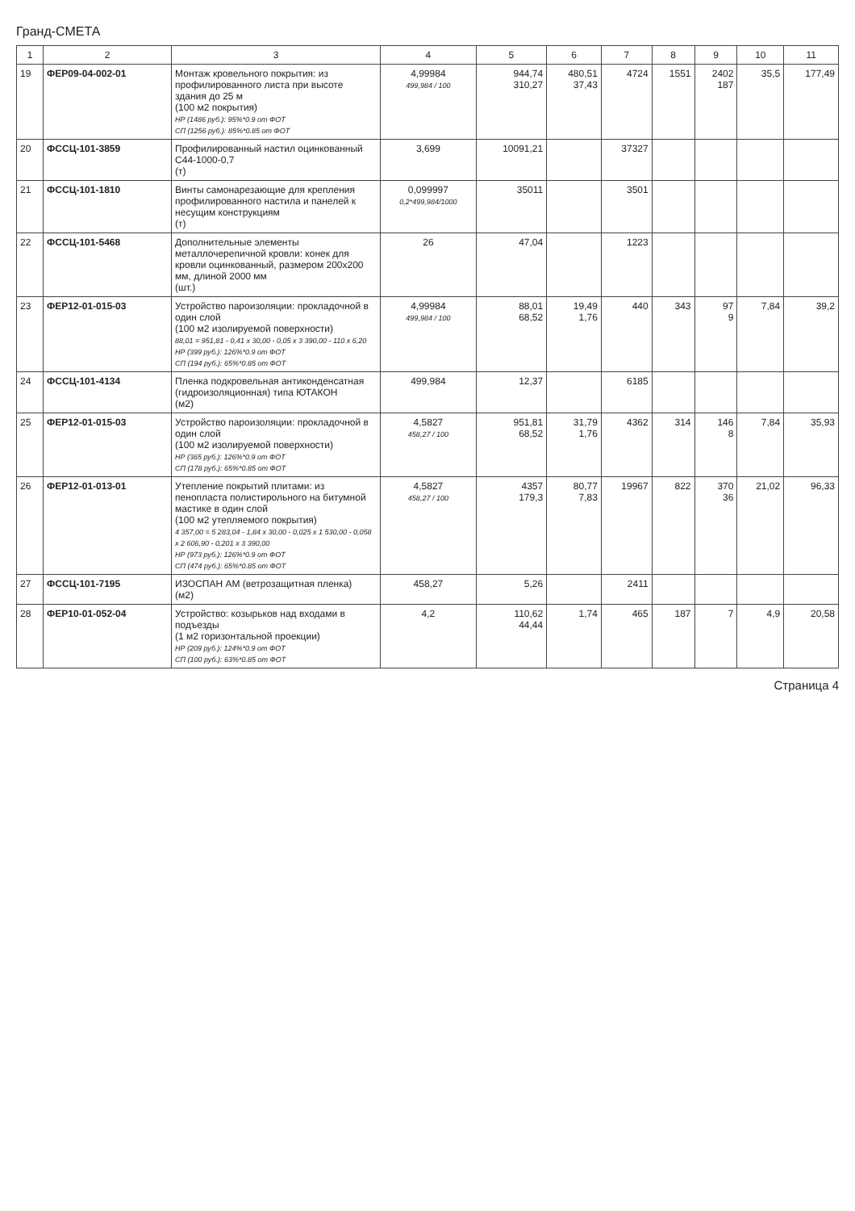Гранд-СМЕТА
| 1 | 2 | 3 | 4 | 5 | 6 | 7 | 8 | 9 | 10 | 11 |
| --- | --- | --- | --- | --- | --- | --- | --- | --- | --- | --- |
| 19 | ФЕР09-04-002-01 | Монтаж кровельного покрытия: из профилированного листа при высоте здания до 25 м (100 м2 покрытия) НР (1486 руб.): 95%*0.9 от ФОТ СП (1256 руб.): 85%*0.85 от ФОТ | 4,99984 499,984 / 100 | 944,74 310,27 | 480,51 37,43 | 4724 | 1551 | 2402 187 | 35,5 | 177,49 |
| 20 | ФССЦ-101-3859 | Профилированный настил оцинкованный С44-1000-0,7 (т) | 3,699 | 10091,21 | | 37327 | | | | |
| 21 | ФССЦ-101-1810 | Винты самонарезающие для крепления профилированного настила и панелей к несущим конструкциям (т) | 0,099997 0,2*499,984/1000 | 35011 | | 3501 | | | | |
| 22 | ФССЦ-101-5468 | Дополнительные элементы металлочерепичной кровли: конек для кровли оцинкованный, размером 200х200 мм, длиной 2000 мм (шт.) | 26 | 47,04 | | 1223 | | | | |
| 23 | ФЕР12-01-015-03 | Устройство пароизоляции: прокладочной в один слой (100 м2 изолируемой поверхности) 88,01 = 951,81 - 0,41 x 30,00 - 0,05 x 3 390,00 - 110 x 6,20 НР (399 руб.): 126%*0.9 от ФОТ СП (194 руб.): 65%*0.85 от ФОТ | 4,99984 499,984 / 100 | 88,01 68,52 | 19,49 1,76 | 440 | 343 | 97 9 | 7,84 | 39,2 |
| 24 | ФССЦ-101-4134 | Пленка подкровельная антиконденсатная (гидроизоляционная) типа ЮТАКОН (м2) | 499,984 | 12,37 | | 6185 | | | | |
| 25 | ФЕР12-01-015-03 | Устройство пароизоляции: прокладочной в один слой (100 м2 изолируемой поверхности) НР (365 руб.): 126%*0.9 от ФОТ СП (178 руб.): 65%*0.85 от ФОТ | 4,5827 458,27 / 100 | 951,81 68,52 | 31,79 1,76 | 4362 | 314 | 146 8 | 7,84 | 35,93 |
| 26 | ФЕР12-01-013-01 | Утепление покрытий плитами: из пенопласта полистирольного на битумной мастике в один слой (100 м2 утепляемого покрытия) 4 357,00 = 5 283,04 - 1,84 x 30,00 - 0,025 x 1 530,00 - 0,058 x 2 606,90 - 0,201 x 3 390,00 НР (973 руб.): 126%*0.9 от ФОТ СП (474 руб.): 65%*0.85 от ФОТ | 4,5827 458,27 / 100 | 4357 179,3 | 80,77 7,83 | 19967 | 822 | 370 36 | 21,02 | 96,33 |
| 27 | ФССЦ-101-7195 | ИЗОСПАН АМ (ветрозащитная пленка) (м2) | 458,27 | 5,26 | | 2411 | | | | |
| 28 | ФЕР10-01-052-04 | Устройство: козырьков над входами в подъезды (1 м2 горизонтальной проекции) НР (209 руб.): 124%*0.9 от ФОТ СП (100 руб.): 63%*0.85 от ФОТ | 4,2 | 110,62 44,44 | 1,74 | 465 | 187 | 7 | 4,9 | 20,58 |
Страница 4